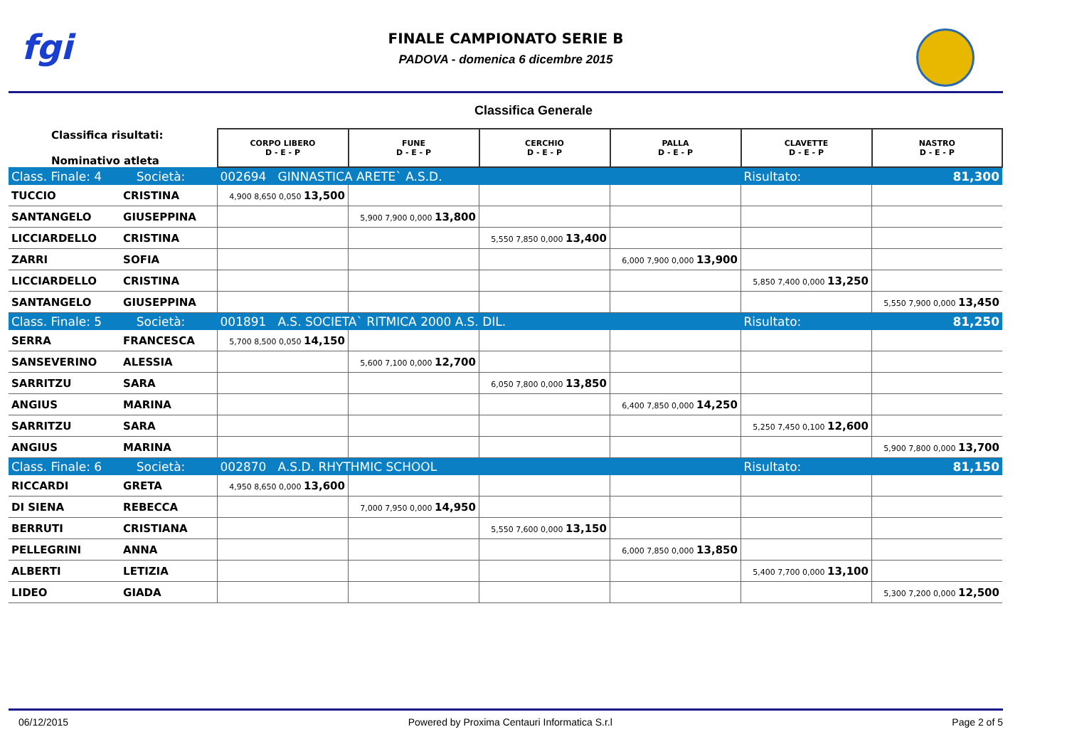fgi
FINALE CAMPIONATO SERIE B
PADOVA - domenica 6 dicembre 2015
Classifica Generale
| Classifica risultati: Nominativo atleta | | CORPO LIBERO D - E - P | FUNE D - E - P | CERCHIO D - E - P | PALLA D - E - P | CLAVETTE D - E - P | NASTRO D - E - P |
| Class. Finale: 4 Società: | | 002694 GINNASTICA ARETE` A.S.D. | | | | Risultato: | 81,300 |
| TUCCIO | CRISTINA | 4,900 8,650 0,050 13,500 | | | | | |
| SANTANGELO | GIUSEPPINA | | 5,900 7,900 0,000 13,800 | | | | |
| LICCIARDELLO | CRISTINA | | | 5,550 7,850 0,000 13,400 | | | |
| ZARRI | SOFIA | | | | 6,000 7,900 0,000 13,900 | | |
| LICCIARDELLO | CRISTINA | | | | | 5,850 7,400 0,000 13,250 | |
| SANTANGELO | GIUSEPPINA | | | | | | 5,550 7,900 0,000 13,450 |
| Class. Finale: 5 Società: | | 001891 A.S. SOCIETA` RITMICA 2000 A.S. DIL. | | | | Risultato: | 81,250 |
| SERRA | FRANCESCA | 5,700 8,500 0,050 14,150 | | | | | |
| SANSEVERINO | ALESSIA | | 5,600 7,100 0,000 12,700 | | | | |
| SARRITZU | SARA | | | 6,050 7,800 0,000 13,850 | | | |
| ANGIUS | MARINA | | | | 6,400 7,850 0,000 14,250 | | |
| SARRITZU | SARA | | | | | 5,250 7,450 0,100 12,600 | |
| ANGIUS | MARINA | | | | | | 5,900 7,800 0,000 13,700 |
| Class. Finale: 6 Società: | | 002870 A.S.D. RHYTHMIC SCHOOL | | | | Risultato: | 81,150 |
| RICCARDI | GRETA | 4,950 8,650 0,000 13,600 | | | | | |
| DI SIENA | REBECCA | | 7,000 7,950 0,000 14,950 | | | | |
| BERRUTI | CRISTIANA | | | 5,550 7,600 0,000 13,150 | | | |
| PELLEGRINI | ANNA | | | | 6,000 7,850 0,000 13,850 | | |
| ALBERTI | LETIZIA | | | | | 5,400 7,700 0,000 13,100 | |
| LIDEO | GIADA | | | | | | 5,300 7,200 0,000 12,500 |
06/12/2015 Powered by Proxima Centauri Informatica S.r.l Page 2 of 5